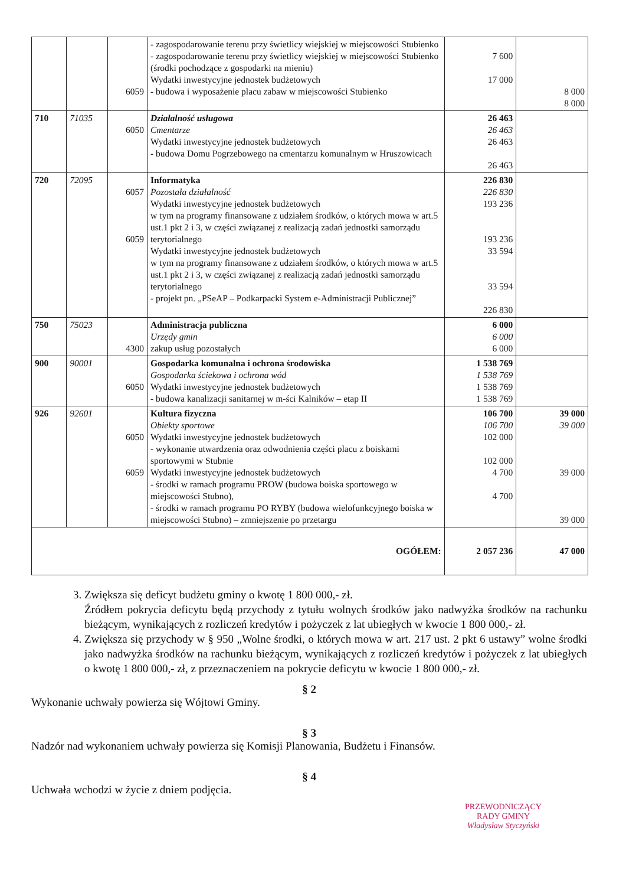| | | 6059 | - zagospodarowanie terenu przy świetlicy wiejskiej w miejscowości Stubienko - zagospodarowanie terenu przy świetlicy wiejskiej w miejscowości Stubienko (środki pochodzące z gospodarki na mieniu) Wydatki inwestycyjne jednostek budżetowych - budowa i wyposażenie placu zabaw w miejscowości Stubienko | 7 600 17 000 | 8 000 8 000 |
| 710 | 71035 | 6050 | Działalność usługowa Cmentarze Wydatki inwestycyjne jednostek budżetowych - budowa Domu Pogrzebowego na cmentarzu komunalnym w Hruszowicach | 26 463 26 463 26 463 26 463 | |
| 720 | 72095 | 6057 6059 | Informatyka Pozostała działalność Wydatki inwestycyjne jednostek budżetowych w tym na programy finansowane z udziałem środków, o których mowa w art.5 ust.1 pkt 2 i 3, w części związanej z realizacją zadań jednostki samorządu terytorialnego Wydatki inwestycyjne jednostek budżetowych w tym na programy finansowane z udziałem środków, o których mowa w art.5 ust.1 pkt 2 i 3, w części związanej z realizacją zadań jednostki samorządu terytorialnego - projekt pn. „PSeAP – Podkarpacki System e-Administracji Publicznej” | 226 830 226 830 193 236 193 236 33 594 33 594 226 830 | |
| 750 | 75023 | 4300 | Administracja publiczna Urzędy gmin zakup usług pozostałych | 6 000 6 000 6 000 | |
| 900 | 90001 | 6050 | Gospodarka komunalna i ochrona środowiska Gospodarka ściekowa i ochrona wód Wydatki inwestycyjne jednostek budżetowych - budowa kanalizacji sanitarnej w m-ści Kalników – etap II | 1 538 769 1 538 769 1 538 769 1 538 769 | |
| 926 | 92601 | 6050 6059 | Kultura fizyczna Obiekty sportowe Wydatki inwestycyjne jednostek budżetowych - wykonanie utwardzenia oraz odwodnienia części placu z boiskami sportowymi w Stubnie Wydatki inwestycyjne jednostek budżetowych - środki w ramach programu PROW (budowa boiska sportowego w miejscowości Stubno), - środki w ramach programu PO RYBY (budowa wielofunkcyjnego boiska w miejscowości Stubno) – zmniejszenie po przetargu | 106 700 106 700 102 000 102 000 4 700 4 700 | 39 000 39 000 39 000 39 000 |
| OGÓŁEM: | | | | 2 057 236 | 47 000 |
3. Zwiększa się deficyt budżetu gminy o kwotę 1 800 000,- zł.
Źródłem pokrycia deficytu będą przychody z tytułu wolnych środków jako nadwyżka środków na rachunku bieżącym, wynikających z rozliczeń kredytów i pożyczek z lat ubiegłych w kwocie 1 800 000,- zł.
4. Zwiększa się przychody w § 950 „Wolne środki, o których mowa w art. 217 ust. 2 pkt 6 ustawy” wolne środki jako nadwyżka środków na rachunku bieżącym, wynikających z rozliczeń kredytów i pożyczek z lat ubiegłych o kwotę 1 800 000,- zł, z przeznaczeniem na pokrycie deficytu w kwocie 1 800 000,- zł.
§ 2
Wykonanie uchwały powierza się Wójtowi Gminy.
§ 3
Nadzór nad wykonaniem uchwały powierza się Komisji Planowania, Budżetu i Finansów.
§ 4
Uchwała wchodzi w życie z dniem podjęcia.
PRZEWODNICZĄCY
RADY GMINY
Władysław Styczyński